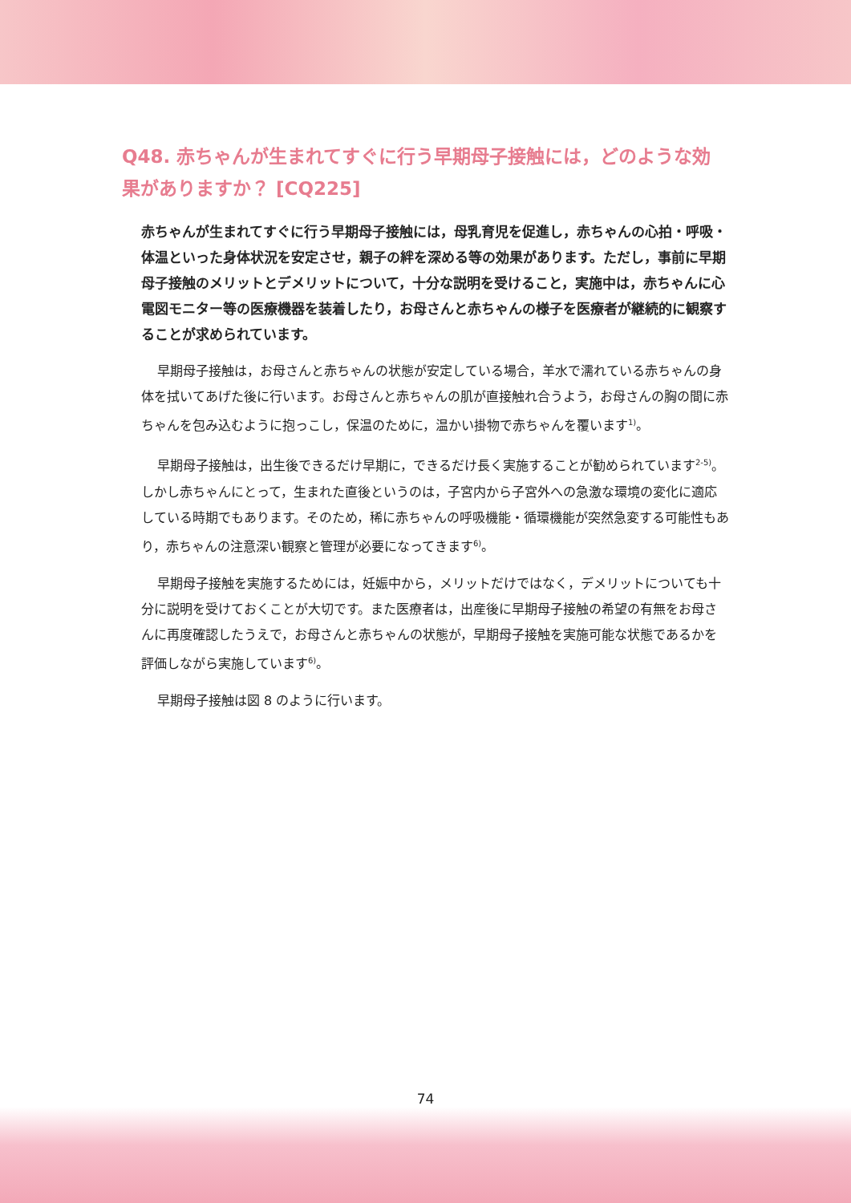Q48. 赤ちゃんが生まれてすぐに行う早期母子接触には，どのような効果がありますか？ [CQ225]
赤ちゃんが生まれてすぐに行う早期母子接触には，母乳育児を促進し，赤ちゃんの心拍・呼吸・体温といった身体状況を安定させ，親子の絆を深める等の効果があります。ただし，事前に早期母子接触のメリットとデメリットについて，十分な説明を受けること，実施中は，赤ちゃんに心電図モニター等の医療機器を装着したり，お母さんと赤ちゃんの様子を医療者が継続的に観察することが求められています。
早期母子接触は，お母さんと赤ちゃんの状態が安定している場合，羊水で濡れている赤ちゃんの身体を拭いてあげた後に行います。お母さんと赤ちゃんの肌が直接触れ合うよう，お母さんの胸の間に赤ちゃんを包み込むように抱っこし，保温のために，温かい掛物で赤ちゃんを覆います<sup>1)</sup>。
早期母子接触は，出生後できるだけ早期に，できるだけ長く実施することが勧められています<sup>2-5)</sup>。しかし赤ちゃんにとって，生まれた直後というのは，子宮内から子宮外への急激な環境の変化に適応している時期でもあります。そのため，稀に赤ちゃんの呼吸機能・循環機能が突然急変する可能性もあり，赤ちゃんの注意深い観察と管理が必要になってきます<sup>6)</sup>。
早期母子接触を実施するためには，妊娠中から，メリットだけではなく，デメリットについても十分に説明を受けておくことが大切です。また医療者は，出産後に早期母子接触の希望の有無をお母さんに再度確認したうえで，お母さんと赤ちゃんの状態が，早期母子接触を実施可能な状態であるかを評価しながら実施しています<sup>6)</sup>。
早期母子接触は図 8 のように行います。
74